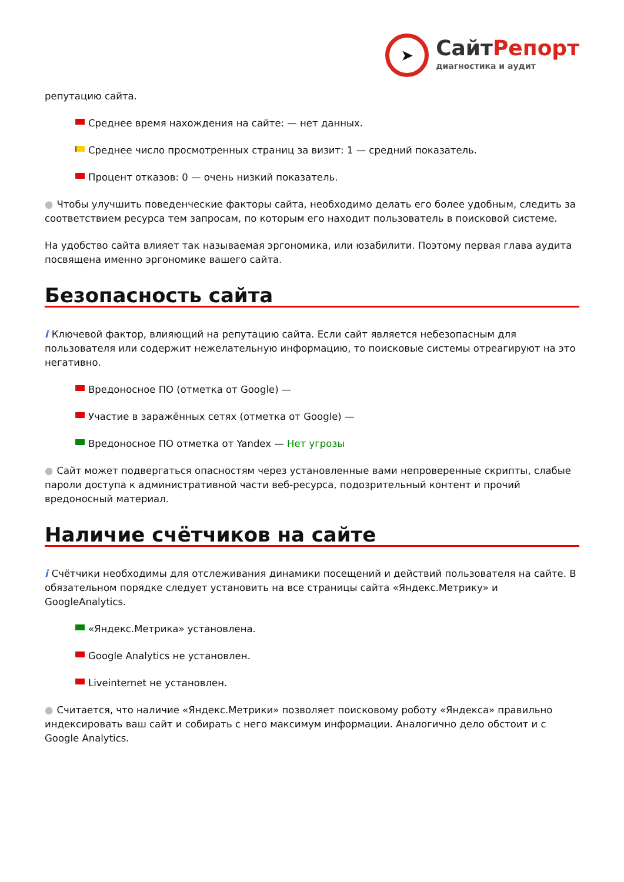➤
СайтРепорт
диагностика и аудит
репутацию сайта.
Среднее время нахождения на сайте: — нет данных.
Среднее число просмотренных страниц за визит: 1 — средний показатель.
Процент отказов: 0 — очень низкий показатель.
● Чтобы улучшить поведенческие факторы сайта, необходимо делать его более удобным, следить за соответствием ресурса тем запросам, по которым его находит пользователь в поисковой системе.
На удобство сайта влияет так называемая эргономика, или юзабилити. Поэтому первая глава аудита посвящена именно эргономике вашего сайта.
Безопасность сайта
i Ключевой фактор, влияющий на репутацию сайта. Если сайт является небезопасным для пользователя или содержит нежелательную информацию, то поисковые системы отреагируют на это негативно.
Вредоносное ПО (отметка от Google) —
Участие в заражённых сетях (отметка от Google) —
Вредоносное ПО отметка от Yandex — Нет угрозы
● Сайт может подвергаться опасностям через установленные вами непроверенные скрипты, слабые пароли доступа к административной части веб-ресурса, подозрительный контент и прочий вредоносный материал.
Наличие счётчиков на сайте
i Счётчики необходимы для отслеживания динамики посещений и действий пользователя на сайте. В обязательном порядке следует установить на все страницы сайта «Яндекс.Метрику» и GoogleAnalytics.
«Яндекс.Метрика» установлена.
Google Analytics не установлен.
Liveinternet не установлен.
● Считается, что наличие «Яндекс.Метрики» позволяет поисковому роботу «Яндекса» правильно индексировать ваш сайт и собирать с него максимум информации. Аналогично дело обстоит и с Google Analytics.